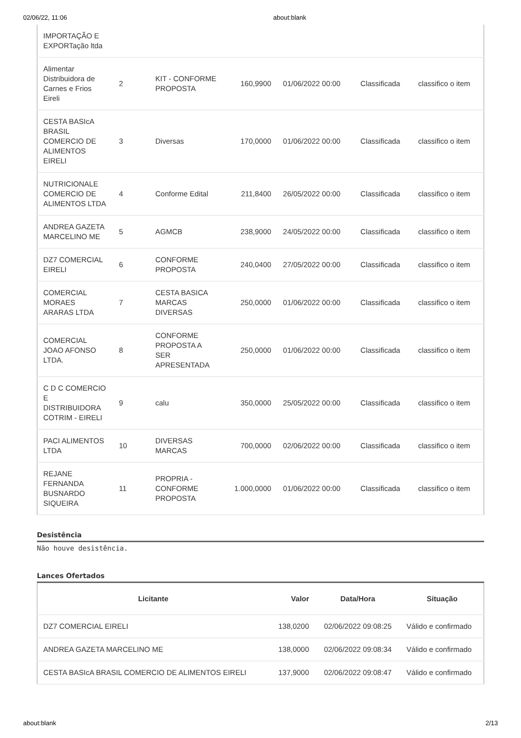02/06/22, 11:06 about:blank
| IMPORTAÇÃO E EXPORTação ltda | | | | | | |
| Alimentar Distribuidora de Carnes e Frios Eireli | 2 | KIT - CONFORME PROPOSTA | 160,9900 | 01/06/2022 00:00 | Classificada | classifico o item |
| CESTA BASIcA BRASIL COMERCIO DE ALIMENTOS EIRELI | 3 | Diversas | 170,0000 | 01/06/2022 00:00 | Classificada | classifico o item |
| NUTRICIONALE COMERCIO DE ALIMENTOS LTDA | 4 | Conforme Edital | 211,8400 | 26/05/2022 00:00 | Classificada | classifico o item |
| ANDREA GAZETA MARCELINO ME | 5 | AGMCB | 238,9000 | 24/05/2022 00:00 | Classificada | classifico o item |
| DZ7 COMERCIAL EIRELI | 6 | CONFORME PROPOSTA | 240,0400 | 27/05/2022 00:00 | Classificada | classifico o item |
| COMERCIAL MORAES ARARAS LTDA | 7 | CESTA BASICA MARCAS DIVERSAS | 250,0000 | 01/06/2022 00:00 | Classificada | classifico o item |
| COMERCIAL JOAO AFONSO LTDA. | 8 | CONFORME PROPOSTA A SER APRESENTADA | 250,0000 | 01/06/2022 00:00 | Classificada | classifico o item |
| C D C COMERCIO E DISTRIBUIDORA COTRIM - EIRELI | 9 | calu | 350,0000 | 25/05/2022 00:00 | Classificada | classifico o item |
| PACI ALIMENTOS LTDA | 10 | DIVERSAS MARCAS | 700,0000 | 02/06/2022 00:00 | Classificada | classifico o item |
| REJANE FERNANDA BUSNARDO SIQUEIRA | 11 | PROPRIA - CONFORME PROPOSTA | 1.000,0000 | 01/06/2022 00:00 | Classificada | classifico o item |
Desistência
Não houve desistência.
Lances Ofertados
| Licitante | Valor | Data/Hora | Situação |
| --- | --- | --- | --- |
| DZ7 COMERCIAL EIRELI | 138,0200 | 02/06/2022 09:08:25 | Válido e confirmado |
| ANDREA GAZETA MARCELINO ME | 138,0000 | 02/06/2022 09:08:34 | Válido e confirmado |
| CESTA BASIcA BRASIL COMERCIO DE ALIMENTOS EIRELI | 137,9000 | 02/06/2022 09:08:47 | Válido e confirmado |
about:blank 2/13